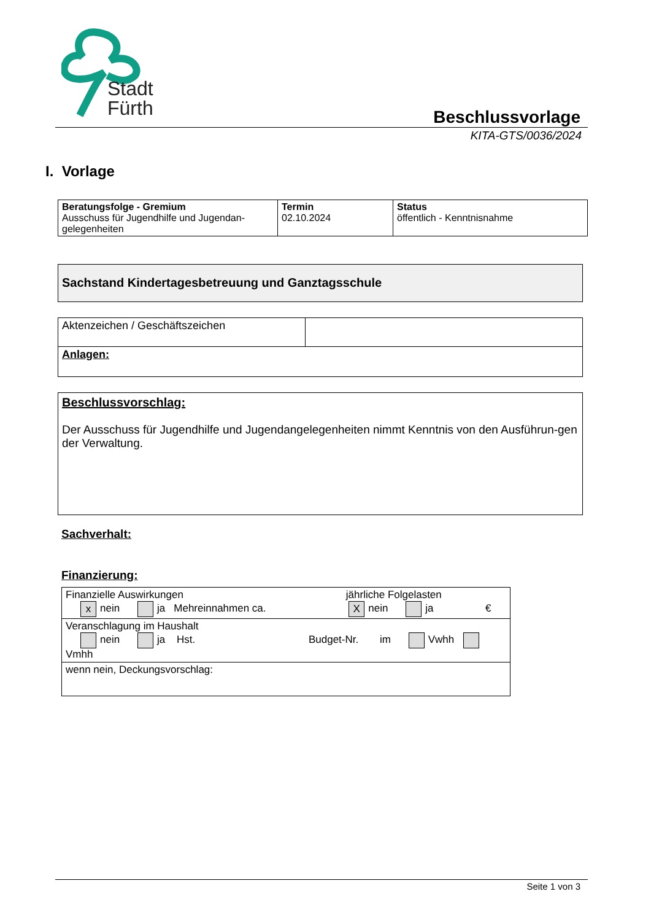Stadt
Fürth
Beschlussvorlage
KITA-GTS/0036/2024
I. Vorlage
| Beratungsfolge - Gremium Ausschuss für Jugendhilfe und Jugendan-gelegenheiten | Termin 02.10.2024 | Status öffentlich - Kenntnisnahme |
Sachstand Kindertagesbetreuung und Ganztagsschule
| Aktenzeichen / Geschäftszeichen | |
| Anlagen: | |
Beschlussvorschlag:
Der Ausschuss für Jugendhilfe und Jugendangelegenheiten nimmt Kenntnis von den Ausführun-gen der Verwaltung.
Sachverhalt:
Finanzierung:
| Finanzielle Auswirkungen jährliche Folgelasten x nein ja Mehreinnahmen ca. X nein ja € |
| Veranschlagung im Haushalt nein ja Hst. Budget-Nr. im Vwhh Vmhh |
| wenn nein, Deckungsvorschlag: |
Seite 1 von 3